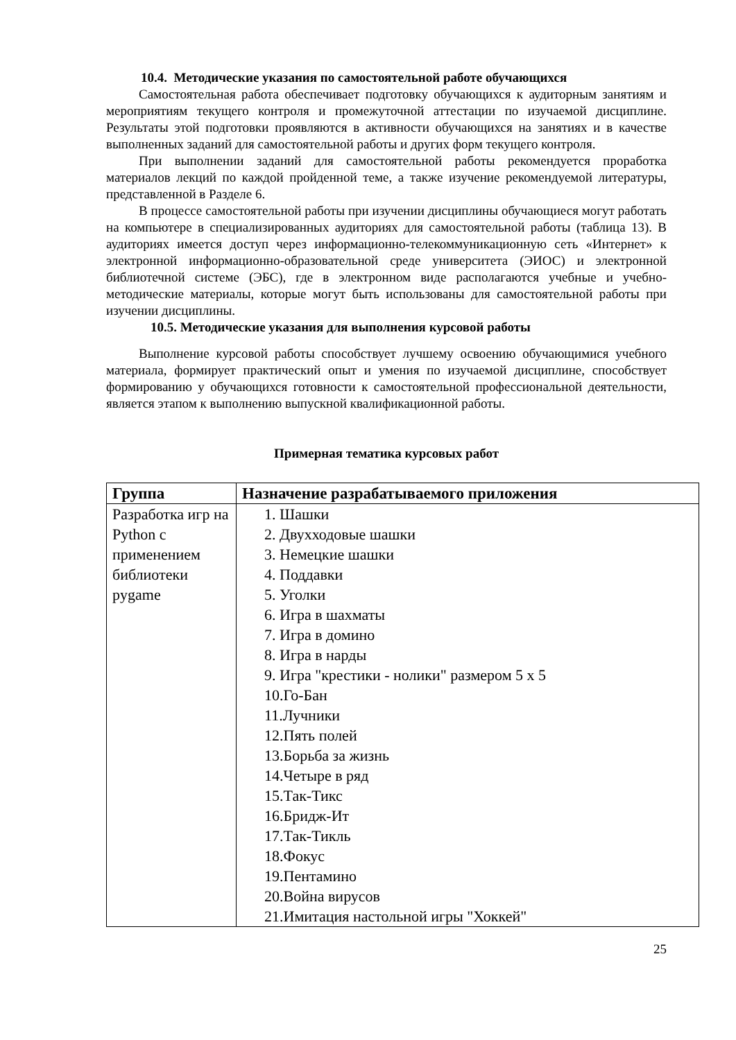10.4. Методические указания по самостоятельной работе обучающихся
Самостоятельная работа обеспечивает подготовку обучающихся к аудиторным занятиям и мероприятиям текущего контроля и промежуточной аттестации по изучаемой дисциплине. Результаты этой подготовки проявляются в активности обучающихся на занятиях и в качестве выполненных заданий для самостоятельной работы и других форм текущего контроля.
При выполнении заданий для самостоятельной работы рекомендуется проработка материалов лекций по каждой пройденной теме, а также изучение рекомендуемой литературы, представленной в Разделе 6.
В процессе самостоятельной работы при изучении дисциплины обучающиеся могут работать на компьютере в специализированных аудиториях для самостоятельной работы (таблица 13). В аудиториях имеется доступ через информационно-телекоммуникационную сеть «Интернет» к электронной информационно-образовательной среде университета (ЭИОС) и электронной библиотечной системе (ЭБС), где в электронном виде располагаются учебные и учебно-методические материалы, которые могут быть использованы для самостоятельной работы при изучении дисциплины.
10.5. Методические указания для выполнения курсовой работы
Выполнение курсовой работы способствует лучшему освоению обучающимися учебного материала, формирует практический опыт и умения по изучаемой дисциплине, способствует формированию у обучающихся готовности к самостоятельной профессиональной деятельности, является этапом к выполнению выпускной квалификационной работы.
Примерная тематика курсовых работ
| Группа | Назначение разрабатываемого приложения |
| --- | --- |
| Разработка игр на Python с применением библиотеки pygame | 1. Шашки 2. Двухходовые шашки 3. Немецкие шашки 4. Поддавки 5. Уголки 6. Игра в шахматы 7. Игра в домино 8. Игра в нарды 9. Игра "крестики - нолики" размером 5 х 5 10.Го-Бан 11.Лучники 12.Пять полей 13.Борьба за жизнь 14.Четыре в ряд 15.Так-Тикс 16.Бридж-Ит 17.Так-Тикль 18.Фокус 19.Пентамино 20.Война вирусов 21.Имитация настольной игры "Хоккей" |
25